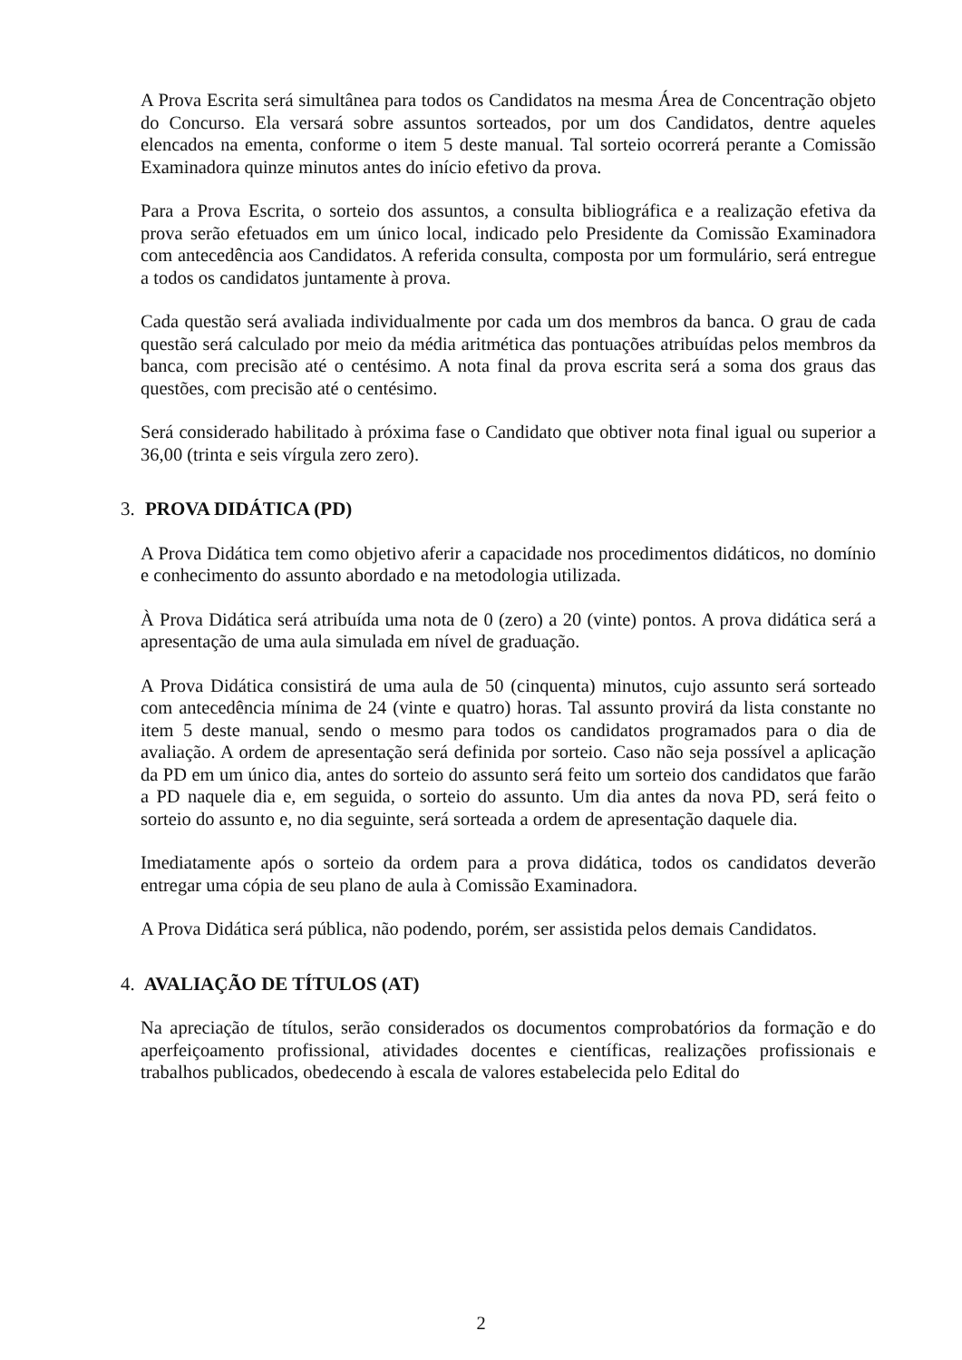A Prova Escrita será simultânea para todos os Candidatos na mesma Área de Concentração objeto do Concurso. Ela versará sobre assuntos sorteados, por um dos Candidatos, dentre aqueles elencados na ementa, conforme o item 5 deste manual. Tal sorteio ocorrerá perante a Comissão Examinadora quinze minutos antes do início efetivo da prova.
Para a Prova Escrita, o sorteio dos assuntos, a consulta bibliográfica e a realização efetiva da prova serão efetuados em um único local, indicado pelo Presidente da Comissão Examinadora com antecedência aos Candidatos. A referida consulta, composta por um formulário, será entregue a todos os candidatos juntamente à prova.
Cada questão será avaliada individualmente por cada um dos membros da banca. O grau de cada questão será calculado por meio da média aritmética das pontuações atribuídas pelos membros da banca, com precisão até o centésimo. A nota final da prova escrita será a soma dos graus das questões, com precisão até o centésimo.
Será considerado habilitado à próxima fase o Candidato que obtiver nota final igual ou superior a 36,00 (trinta e seis vírgula zero zero).
3. PROVA DIDÁTICA (PD)
A Prova Didática tem como objetivo aferir a capacidade nos procedimentos didáticos, no domínio e conhecimento do assunto abordado e na metodologia utilizada.
À Prova Didática será atribuída uma nota de 0 (zero) a 20 (vinte) pontos. A prova didática será a apresentação de uma aula simulada em nível de graduação.
A Prova Didática consistirá de uma aula de 50 (cinquenta) minutos, cujo assunto será sorteado com antecedência mínima de 24 (vinte e quatro) horas. Tal assunto provirá da lista constante no item 5 deste manual, sendo o mesmo para todos os candidatos programados para o dia de avaliação. A ordem de apresentação será definida por sorteio. Caso não seja possível a aplicação da PD em um único dia, antes do sorteio do assunto será feito um sorteio dos candidatos que farão a PD naquele dia e, em seguida, o sorteio do assunto. Um dia antes da nova PD, será feito o sorteio do assunto e, no dia seguinte, será sorteada a ordem de apresentação daquele dia.
Imediatamente após o sorteio da ordem para a prova didática, todos os candidatos deverão entregar uma cópia de seu plano de aula à Comissão Examinadora.
A Prova Didática será pública, não podendo, porém, ser assistida pelos demais Candidatos.
4. AVALIAÇÃO DE TÍTULOS (AT)
Na apreciação de títulos, serão considerados os documentos comprobatórios da formação e do aperfeiçoamento profissional, atividades docentes e científicas, realizações profissionais e trabalhos publicados, obedecendo à escala de valores estabelecida pelo Edital do
2